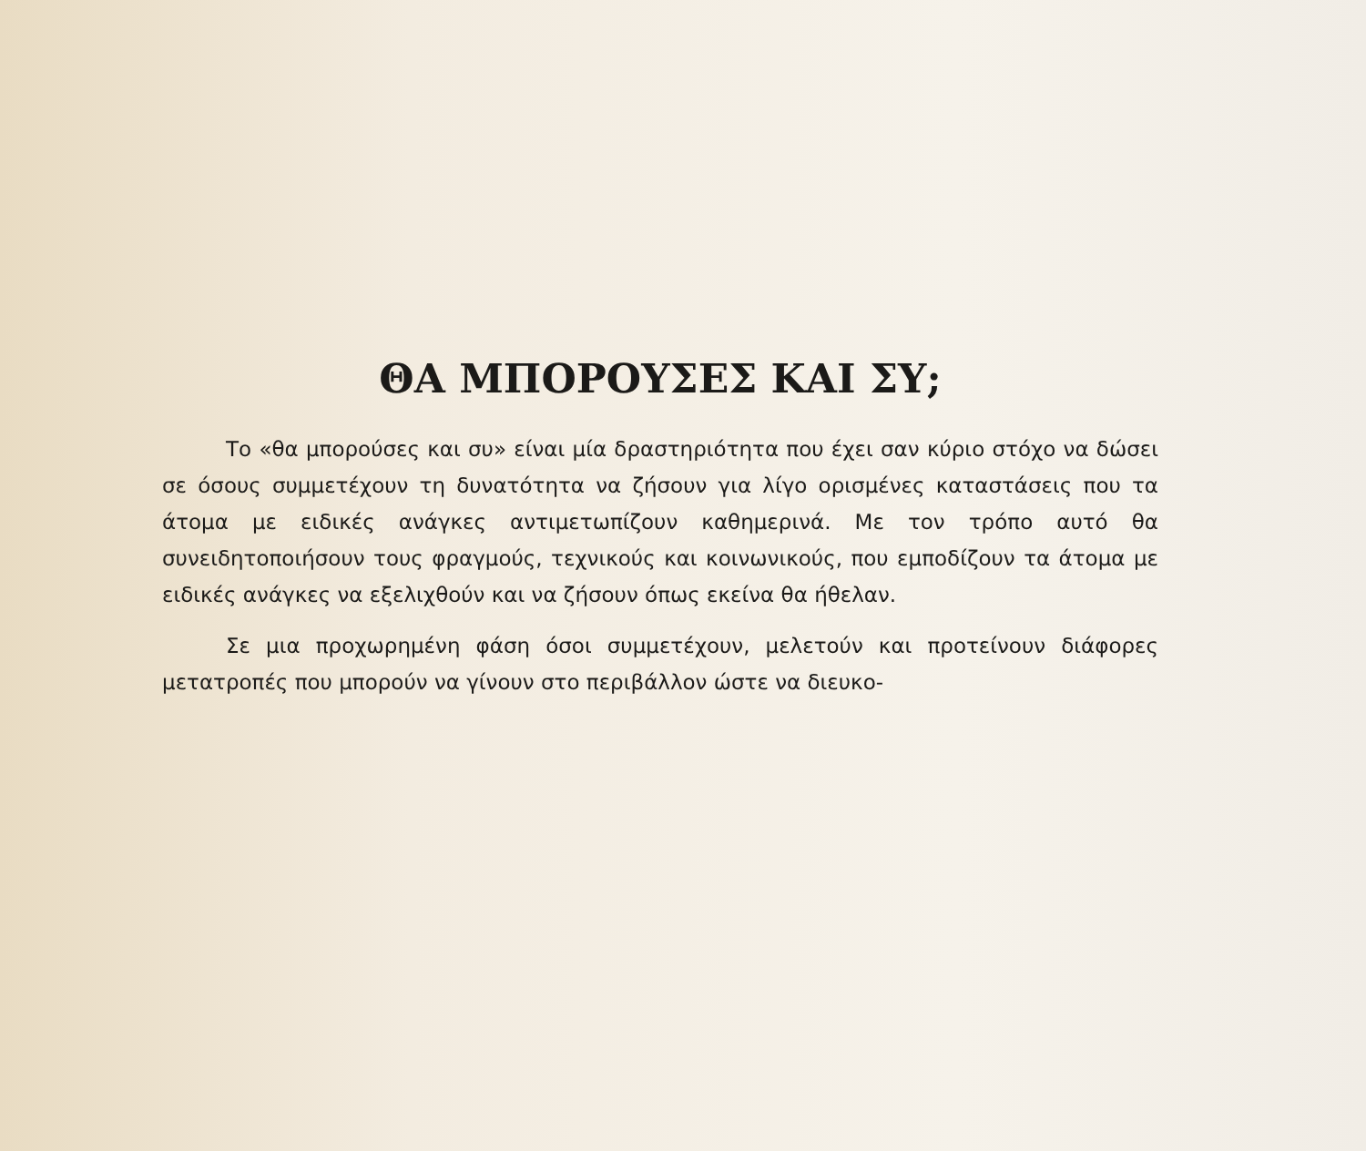ΘΑ ΜΠΟΡΟΥΣΕΣ ΚΑΙ ΣΥ;
Το «θα μπορούσες και συ» είναι μία δραστηριότητα που έχει σαν κύριο στόχο να δώσει σε όσους συμμετέχουν τη δυνατότητα να ζήσουν για λίγο ορισμένες καταστάσεις που τα άτομα με ειδικές ανάγκες αντιμετωπίζουν καθημερινά. Με τον τρόπο αυτό θα συνειδητοποιήσουν τους φραγμούς, τεχνικούς και κοινωνικούς, που εμποδίζουν τα άτομα με ειδικές ανάγκες να εξελιχθούν και να ζήσουν όπως εκείνα θα ήθελαν.
Σε μια προχωρημένη φάση όσοι συμμετέχουν, μελετούν και προτείνουν διάφορες μετατροπές που μπορούν να γίνουν στο περιβάλλον ώστε να διευκο-